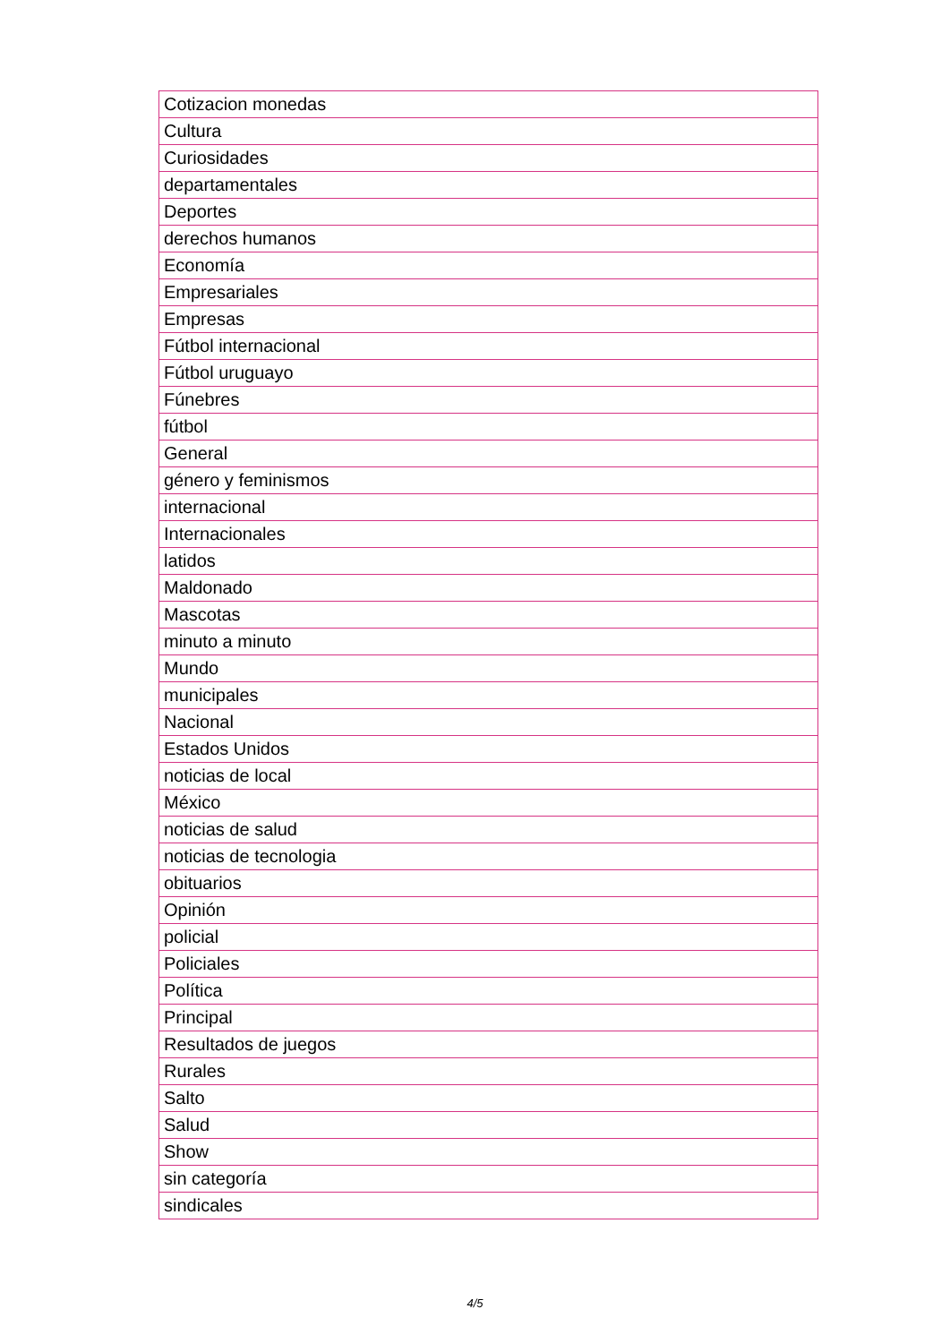| Cotizacion monedas |
| Cultura |
| Curiosidades |
| departamentales |
| Deportes |
| derechos humanos |
| Economía |
| Empresariales |
| Empresas |
| Fútbol internacional |
| Fútbol uruguayo |
| Fúnebres |
| fútbol |
| General |
| género y feminismos |
| internacional |
| Internacionales |
| latidos |
| Maldonado |
| Mascotas |
| minuto a minuto |
| Mundo |
| municipales |
| Nacional |
| Estados Unidos |
| noticias de local |
| México |
| noticias de salud |
| noticias de tecnologia |
| obituarios |
| Opinión |
| policial |
| Policiales |
| Política |
| Principal |
| Resultados de juegos |
| Rurales |
| Salto |
| Salud |
| Show |
| sin categoría |
| sindicales |
4/5